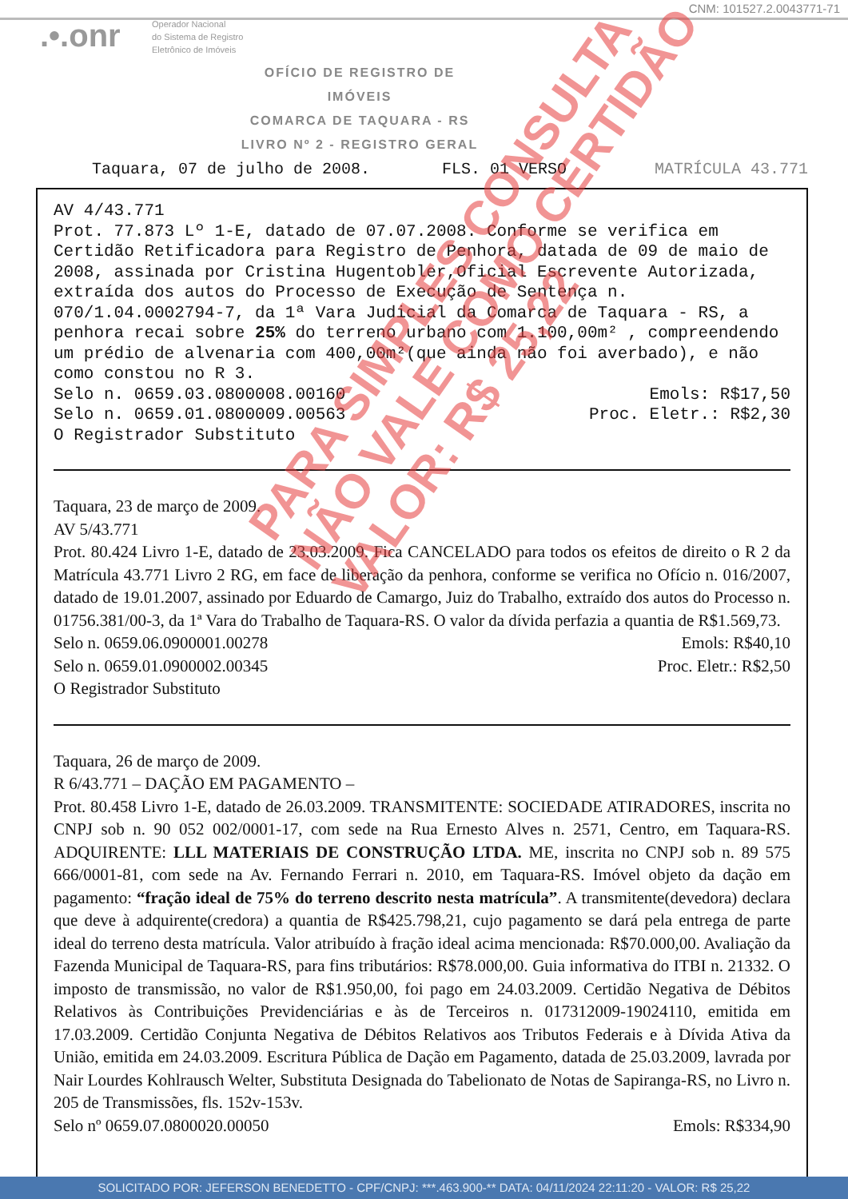CNM: 101527.2.0043771-71
.•.onr
Operador Nacional
do Sistema de Registro
Eletrônico de Imóveis
OFÍCIO DE REGISTRO DE IMÓVEIS
COMARCA DE TAQUARA - RS
LIVRO Nº 2 - REGISTRO GERAL
Taquara, 07 de julho de 2008. FLS. 01 VERSO MATRÍCULA 43.771
AV 4/43.771
Prot. 77.873 Lº 1-E, datado de 07.07.2008. Conforme se verifica em Certidão Retificadora para Registro de Penhora, datada de 09 de maio de 2008, assinada por Cristina Hugentobler,Oficial Escrevente Autorizada, extraída dos autos do Processo de Execução de Sentença n. 070/1.04.0002794-7, da 1ª Vara Judicial da Comarca de Taquara - RS, a penhora recai sobre 25% do terreno urbano com 1.100,00m² , compreendendo um prédio de alvenaria com 400,00m²(que ainda não foi averbado), e não como constou no R 3.
Selo n. 0659.03.0800008.00160 Emols: R$17,50
Selo n. 0659.01.0800009.00563 Proc. Eletr.: R$2,30
O Registrador Substituto
Taquara, 23 de março de 2009.
AV 5/43.771
Prot. 80.424 Livro 1-E, datado de 23.03.2009. Fica CANCELADO para todos os efeitos de direito o R 2 da Matrícula 43.771 Livro 2 RG, em face de liberação da penhora, conforme se verifica no Ofício n. 016/2007, datado de 19.01.2007, assinado por Eduardo de Camargo, Juiz do Trabalho, extraído dos autos do Processo n. 01756.381/00-3, da 1ª Vara do Trabalho de Taquara-RS. O valor da dívida perfazia a quantia de R$1.569,73.
Selo n. 0659.06.0900001.00278 Emols: R$40,10
Selo n. 0659.01.0900002.00345 Proc. Eletr.: R$2,50
O Registrador Substituto
Taquara, 26 de março de 2009.
R 6/43.771 – DAÇÃO EM PAGAMENTO –
Prot. 80.458 Livro 1-E, datado de 26.03.2009. TRANSMITENTE: SOCIEDADE ATIRADORES, inscrita no CNPJ sob n. 90 052 002/0001-17, com sede na Rua Ernesto Alves n. 2571, Centro, em Taquara-RS. ADQUIRENTE: LLL MATERIAIS DE CONSTRUÇÃO LTDA. ME, inscrita no CNPJ sob n. 89 575 666/0001-81, com sede na Av. Fernando Ferrari n. 2010, em Taquara-RS. Imóvel objeto da dação em pagamento: “fração ideal de 75% do terreno descrito nesta matrícula”. A transmitente(devedora) declara que deve à adquirente(credora) a quantia de R$425.798,21, cujo pagamento se dará pela entrega de parte ideal do terreno desta matrícula. Valor atribuído à fração ideal acima mencionada: R$70.000,00. Avaliação da Fazenda Municipal de Taquara-RS, para fins tributários: R$78.000,00. Guia informativa do ITBI n. 21332. O imposto de transmissão, no valor de R$1.950,00, foi pago em 24.03.2009. Certidão Negativa de Débitos Relativos às Contribuições Previdenciárias e às de Terceiros n. 017312009-19024110, emitida em 17.03.2009. Certidão Conjunta Negativa de Débitos Relativos aos Tributos Federais e à Dívida Ativa da União, emitida em 24.03.2009. Escritura Pública de Dação em Pagamento, datada de 25.03.2009, lavrada por Nair Lourdes Kohlrausch Welter, Substituta Designada do Tabelionato de Notas de Sapiranga-RS, no Livro n. 205 de Transmissões, fls. 152v-153v.
Selo nº 0659.07.0800020.00050 Emols: R$334,90
PARA SIMPLES CONSULTA
NÃO VALE COMO CERTIDÃO
VALOR: R$ 25,22
SOLICITADO POR: JEFERSON BENEDETTO - CPF/CNPJ: ***.463.900-** DATA: 04/11/2024 22:11:20 - VALOR: R$ 25,22